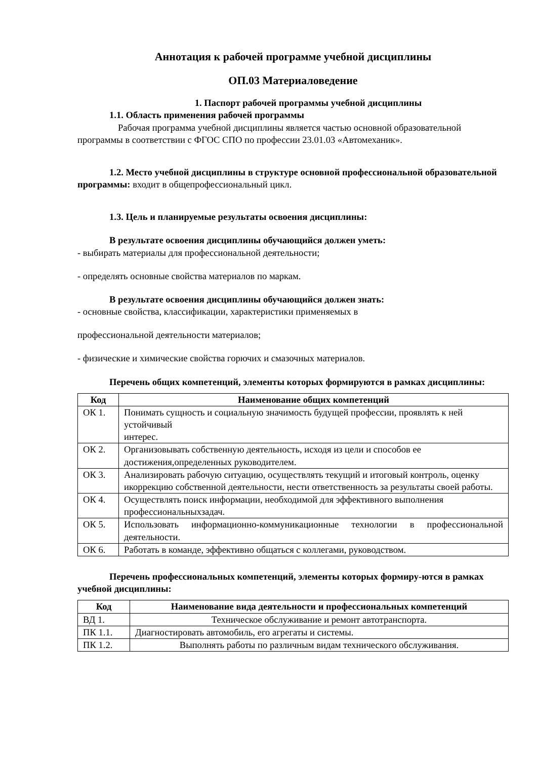Аннотация к рабочей программе учебной дисциплины
ОП.03 Материаловедение
1. Паспорт рабочей программы учебной дисциплины
1.1. Область применения рабочей программы
Рабочая программа учебной дисциплины является частью основной образовательной программы в соответствии с ФГОС СПО по профессии 23.01.03 «Автомеханик».
1.2. Место учебной дисциплины в структуре основной профессиональной образовательной программы: входит в общепрофессиональный цикл.
1.3. Цель и планируемые результаты освоения дисциплины:
В результате освоения дисциплины обучающийся должен уметь:
- выбирать материалы для профессиональной деятельности;
- определять основные свойства материалов по маркам.
В результате освоения дисциплины обучающийся должен знать:
- основные свойства, классификации, характеристики применяемых в
профессиональной деятельности материалов;
- физические и химические свойства горючих и смазочных материалов.
Перечень общих компетенций, элементы которых формируются в рамках дисциплины:
| Код | Наименование общих компетенций |
| --- | --- |
| ОК 1. | Понимать сущность и социальную значимость будущей профессии, проявлять к ней устойчивый интерес. |
| ОК 2. | Организовывать собственную деятельность, исходя из цели и способов ее достижения,определенных руководителем. |
| ОК 3. | Анализировать рабочую ситуацию, осуществлять текущий и итоговый контроль, оценку икоррекцию собственной деятельности, нести ответственность за результаты своей работы. |
| ОК 4. | Осуществлять поиск информации, необходимой для эффективного выполнения профессиональныхзадач. |
| ОК 5. | Использовать информационно-коммуникационные технологии в профессиональной деятельности. |
| ОК 6. | Работать в команде, эффективно общаться с коллегами, руководством. |
Перечень профессиональных компетенций, элементы которых формиру-ются в рамках учебной дисциплины:
| Код | Наименование вида деятельности и профессиональных компетенций |
| --- | --- |
| ВД 1. | Техническое обслуживание и ремонт автотранспорта. |
| ПК 1.1. | Диагностировать автомобиль, его агрегаты и системы. |
| ПК 1.2. | Выполнять работы по различным видам технического обслуживания. |